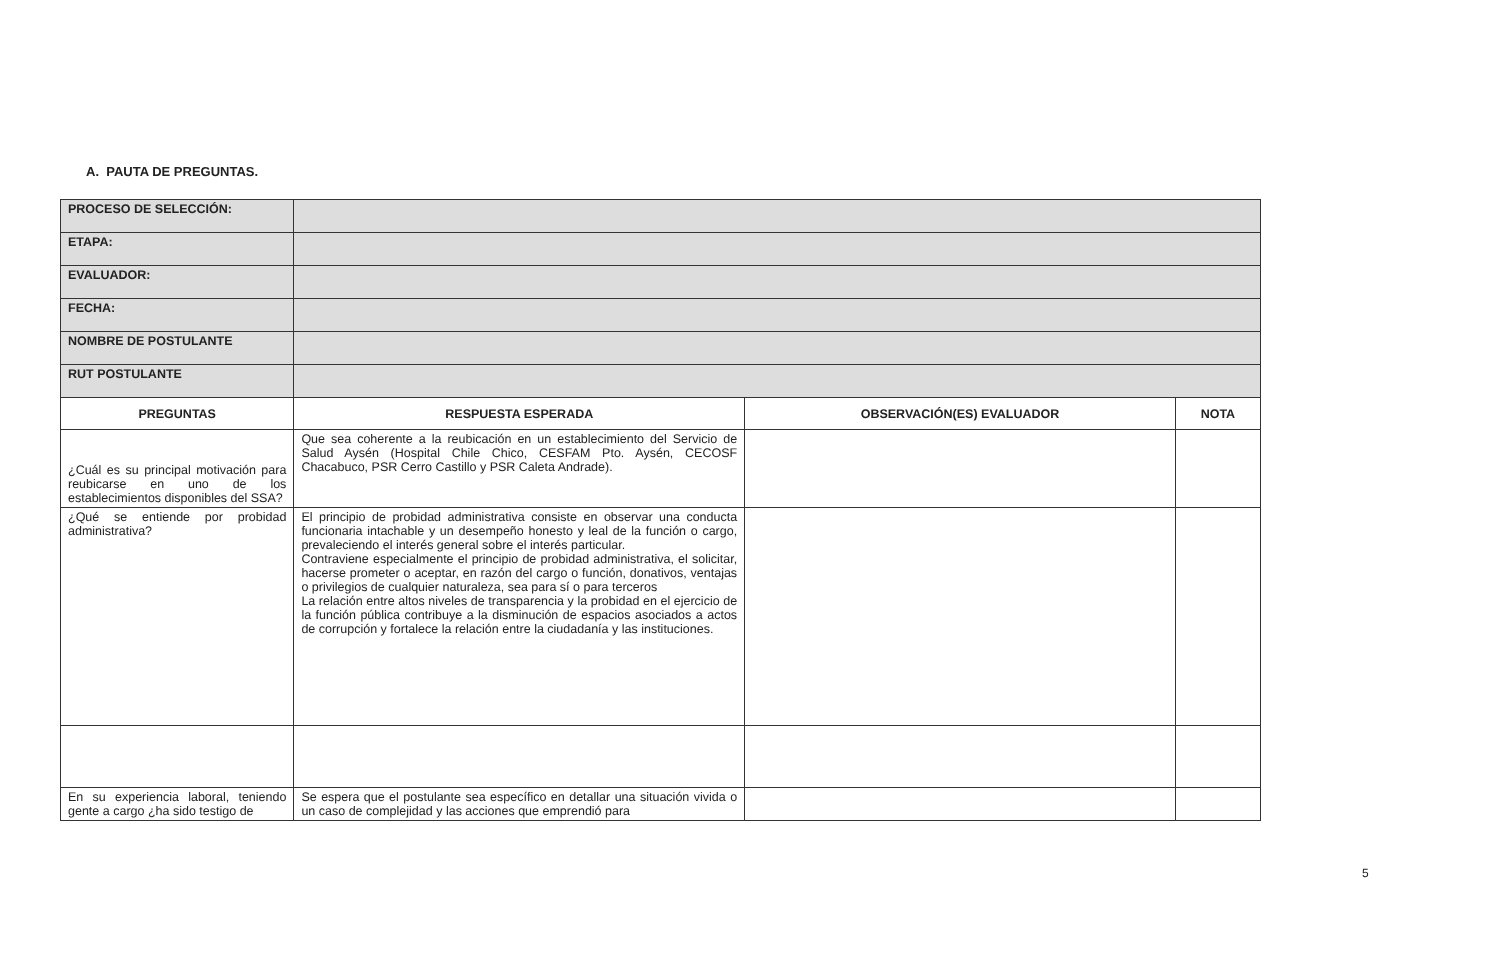A. PAUTA DE PREGUNTAS.
| PROCESO DE SELECCIÓN: | | | |
| ETAPA: | | | |
| EVALUADOR: | | | |
| FECHA: | | | |
| NOMBRE DE POSTULANTE | | | |
| RUT POSTULANTE | | | |
| PREGUNTAS | RESPUESTA ESPERADA | OBSERVACIÓN(ES) EVALUADOR | NOTA |
| ¿Cuál es su principal motivación para reubicarse en uno de los establecimientos disponibles del SSA? | Que sea coherente a la reubicación en un establecimiento del Servicio de Salud Aysén (Hospital Chile Chico, CESFAM Pto. Aysén, CECOSF Chacabuco, PSR Cerro Castillo y PSR Caleta Andrade). | | |
| ¿Qué se entiende por probidad administrativa? | El principio de probidad administrativa consiste en observar una conducta funcionaria intachable y un desempeño honesto y leal de la función o cargo, prevaleciendo el interés general sobre el interés particular. Contraviene especialmente el principio de probidad administrativa, el solicitar, hacerse prometer o aceptar, en razón del cargo o función, donativos, ventajas o privilegios de cualquier naturaleza, sea para sí o para terceros La relación entre altos niveles de transparencia y la probidad en el ejercicio de la función pública contribuye a la disminución de espacios asociados a actos de corrupción y fortalece la relación entre la ciudadanía y las instituciones. | | |
| En su experiencia laboral, teniendo gente a cargo ¿ha sido testigo de | Se espera que el postulante sea específico en detallar una situación vivida o un caso de complejidad y las acciones que emprendió para | | |
5